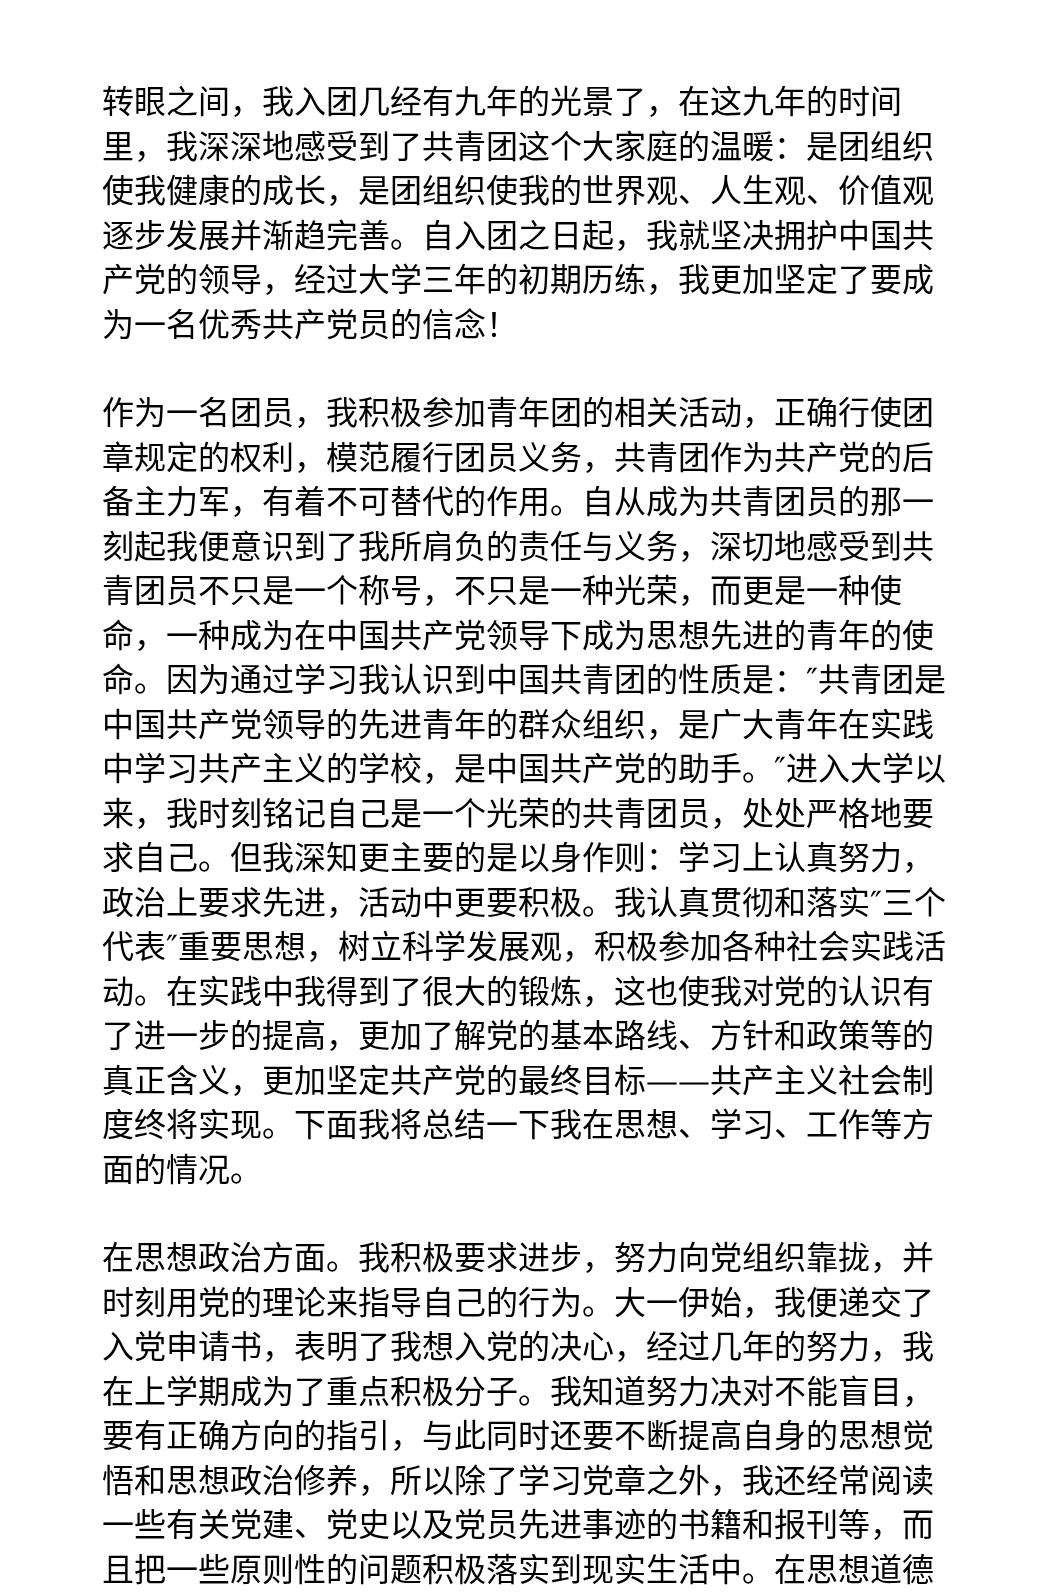转眼之间，我入团几经有九年的光景了，在这九年的时间里，我深深地感受到了共青团这个大家庭的温暖：是团组织使我健康的成长，是团组织使我的世界观、人生观、价值观逐步发展并渐趋完善。自入团之日起，我就坚决拥护中国共产党的领导，经过大学三年的初期历练，我更加坚定了要成为一名优秀共产党员的信念！
作为一名团员，我积极参加青年团的相关活动，正确行使团章规定的权利，模范履行团员义务，共青团作为共产党的后备主力军，有着不可替代的作用。自从成为共青团员的那一刻起我便意识到了我所肩负的责任与义务，深切地感受到共青团员不只是一个称号，不只是一种光荣，而更是一种使命，一种成为在中国共产党领导下成为思想先进的青年的使命。因为通过学习我认识到中国共青团的性质是：″共青团是中国共产党领导的先进青年的群众组织，是广大青年在实践中学习共产主义的学校，是中国共产党的助手。″进入大学以来，我时刻铭记自己是一个光荣的共青团员，处处严格地要求自己。但我深知更主要的是以身作则：学习上认真努力，政治上要求先进，活动中更要积极。我认真贯彻和落实″三个代表″重要思想，树立科学发展观，积极参加各种社会实践活动。在实践中我得到了很大的锻炼，这也使我对党的认识有了进一步的提高，更加了解党的基本路线、方针和政策等的真正含义，更加坚定共产党的最终目标——共产主义社会制度终将实现。下面我将总结一下我在思想、学习、工作等方面的情况。
在思想政治方面。我积极要求进步，努力向党组织靠拢，并时刻用党的理论来指导自己的行为。大一伊始，我便递交了入党申请书，表明了我想入党的决心，经过几年的努力，我在上学期成为了重点积极分子。我知道努力决对不能盲目，要有正确方向的指引，与此同时还要不断提高自身的思想觉悟和思想政治修养，所以除了学习党章之外，我还经常阅读一些有关党建、党史以及党员先进事迹的书籍和报刊等，而且把一些原则性的问题积极落实到现实生活中。在思想道德